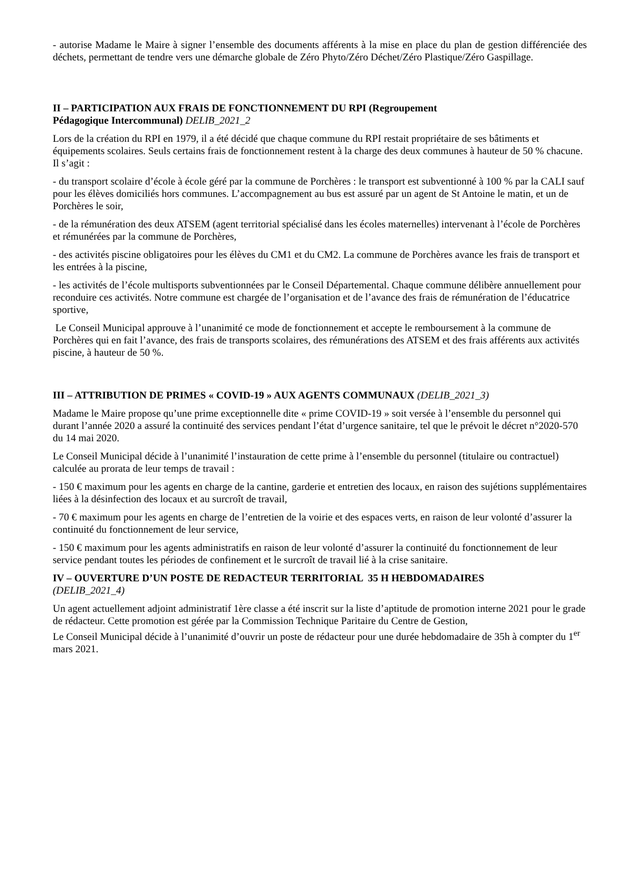- autorise Madame le Maire à signer l’ensemble des documents afférents à la mise en place du plan de gestion différenciée des déchets, permettant de tendre vers une démarche globale de Zéro Phyto/Zéro Déchet/Zéro Plastique/Zéro Gaspillage.
II – PARTICIPATION AUX FRAIS DE FONCTIONNEMENT DU RPI (Regroupement
Pédagogique Intercommunal) DELIB_2021_2
Lors de la création du RPI en 1979, il a été décidé que chaque commune du RPI restait propriétaire de ses bâtiments et équipements scolaires. Seuls certains frais de fonctionnement restent à la charge des deux communes à hauteur de 50 % chacune. Il s’agit :
- du transport scolaire d’école à école géré par la commune de Porchères : le transport est subventionné à 100 % par la CALI sauf pour les élèves domiciliés hors communes. L’accompagnement au bus est assuré par un agent de St Antoine le matin, et un de Porchères le soir,
- de la rémunération des deux ATSEM (agent territorial spécialisé dans les écoles maternelles) intervenant à l’école de Porchères et rémunérées par la commune de Porchères,
- des activités piscine obligatoires pour les élèves du CM1 et du CM2. La commune de Porchères avance les frais de transport et les entrées à la piscine,
- les activités de l’école multisports subventionnées par le Conseil Départemental. Chaque commune délibère annuellement pour reconduire ces activités. Notre commune est chargée de l’organisation et de l’avance des frais de rémunération de l’éducatrice sportive,
Le Conseil Municipal approuve à l’unanimité ce mode de fonctionnement et accepte le remboursement à la commune de Porchères qui en fait l’avance, des frais de transports scolaires, des rémunérations des ATSEM et des frais afférents aux activités piscine, à hauteur de 50 %.
III – ATTRIBUTION DE PRIMES « COVID-19 » AUX AGENTS COMMUNAUX (DELIB_2021_3)
Madame le Maire propose qu’une prime exceptionnelle dite « prime COVID-19 » soit versée à l’ensemble du personnel qui durant l’année 2020 a assuré la continuité des services pendant l’état d’urgence sanitaire, tel que le prévoit le décret n°2020-570 du 14 mai 2020.
Le Conseil Municipal décide à l’unanimité l’instauration de cette prime à l’ensemble du personnel (titulaire ou contractuel) calculée au prorata de leur temps de travail :
- 150 € maximum pour les agents en charge de la cantine, garderie et entretien des locaux, en raison des sujétions supplémentaires liées à la désinfection des locaux et au surcroît de travail,
- 70 € maximum pour les agents en charge de l’entretien de la voirie et des espaces verts, en raison de leur volonté d’assurer la continuité du fonctionnement de leur service,
- 150 € maximum pour les agents administratifs en raison de leur volonté d’assurer la continuité du fonctionnement de leur service pendant toutes les périodes de confinement et le surcroît de travail lié à la crise sanitaire.
IV – OUVERTURE D’UN POSTE DE REDACTEUR TERRITORIAL 35 H HEBDOMADAIRES
(DELIB_2021_4)
Un agent actuellement adjoint administratif 1ère classe a été inscrit sur la liste d’aptitude de promotion interne 2021 pour le grade de rédacteur. Cette promotion est gérée par la Commission Technique Paritaire du Centre de Gestion,
Le Conseil Municipal décide à l’unanimité d’ouvrir un poste de rédacteur pour une durée hebdomadaire de 35h à compter du 1<sup>er</sup> mars 2021.